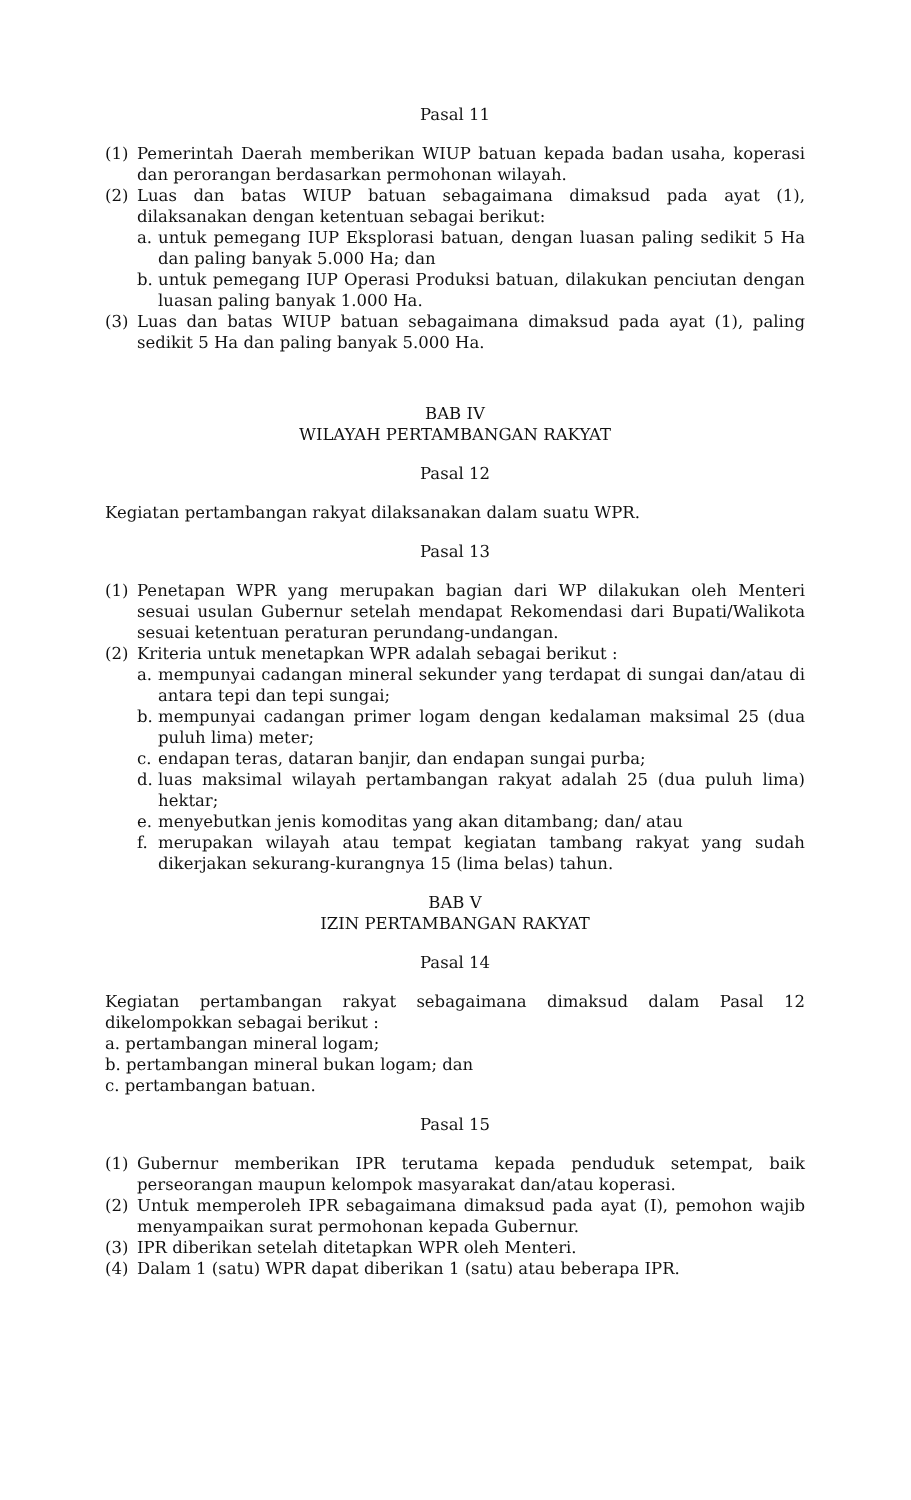Pasal 11
(1) Pemerintah Daerah memberikan WIUP batuan kepada badan usaha, koperasi dan perorangan berdasarkan permohonan wilayah.
(2) Luas dan batas WIUP batuan sebagaimana dimaksud pada ayat (1), dilaksanakan dengan ketentuan sebagai berikut:
a. untuk pemegang IUP Eksplorasi batuan, dengan luasan paling sedikit 5 Ha dan paling banyak 5.000 Ha; dan
b. untuk pemegang IUP Operasi Produksi batuan, dilakukan penciutan dengan luasan paling banyak 1.000 Ha.
(3) Luas dan batas WIUP batuan sebagaimana dimaksud pada ayat (1), paling sedikit 5 Ha dan paling banyak 5.000 Ha.
BAB IV
WILAYAH PERTAMBANGAN RAKYAT
Pasal 12
Kegiatan pertambangan rakyat dilaksanakan dalam suatu WPR.
Pasal 13
(1) Penetapan WPR yang merupakan bagian dari WP dilakukan oleh Menteri sesuai usulan Gubernur setelah mendapat Rekomendasi dari Bupati/Walikota sesuai ketentuan peraturan perundang-undangan.
(2) Kriteria untuk menetapkan WPR adalah sebagai berikut :
a. mempunyai cadangan mineral sekunder yang terdapat di sungai dan/atau di antara tepi dan tepi sungai;
b. mempunyai cadangan primer logam dengan kedalaman maksimal 25 (dua puluh lima) meter;
c. endapan teras, dataran banjir, dan endapan sungai purba;
d. luas maksimal wilayah pertambangan rakyat adalah 25 (dua puluh lima) hektar;
e. menyebutkan jenis komoditas yang akan ditambang; dan/ atau
f. merupakan wilayah atau tempat kegiatan tambang rakyat yang sudah dikerjakan sekurang-kurangnya 15 (lima belas) tahun.
BAB V
IZIN PERTAMBANGAN RAKYAT
Pasal 14
Kegiatan pertambangan rakyat sebagaimana dimaksud dalam Pasal 12 dikelompokkan sebagai berikut :
a. pertambangan mineral logam;
b. pertambangan mineral bukan logam; dan
c. pertambangan batuan.
Pasal 15
(1) Gubernur memberikan IPR terutama kepada penduduk setempat, baik perseorangan maupun kelompok masyarakat dan/atau koperasi.
(2) Untuk memperoleh IPR sebagaimana dimaksud pada ayat (I), pemohon wajib menyampaikan surat permohonan kepada Gubernur.
(3) IPR diberikan setelah ditetapkan WPR oleh Menteri.
(4) Dalam 1 (satu) WPR dapat diberikan 1 (satu) atau beberapa IPR.